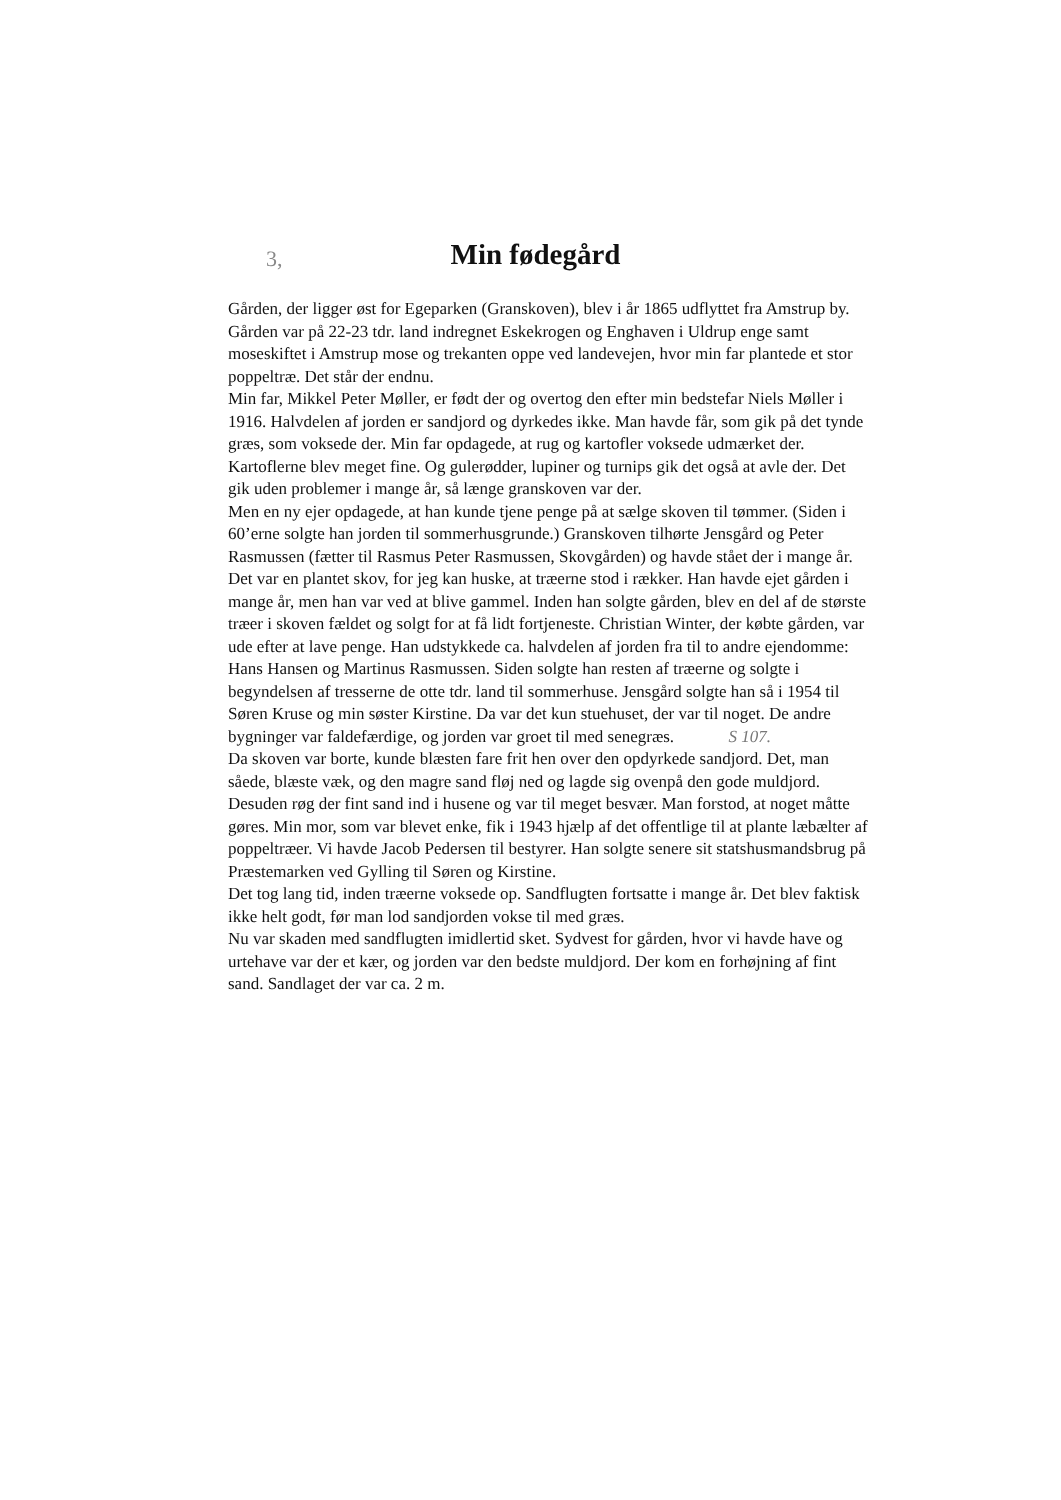3,
Min fødegård
Gården, der ligger øst for Egeparken (Granskoven), blev i år 1865 udflyttet fra Amstrup by.
Gården var på 22-23 tdr. land indregnet Eskekrogen og Enghaven i Uldrup enge samt moseskiftet i Amstrup mose og trekanten oppe ved landevejen, hvor min far plantede et stor poppeltræ. Det står der endnu.
Min far, Mikkel Peter Møller, er født der og overtog den efter min bedstefar Niels Møller i 1916. Halvdelen af jorden er sandjord og dyrkedes ikke. Man havde får, som gik på det tynde græs, som voksede der. Min far opdagede, at rug og kartofler voksede udmærket der. Kartoflerne blev meget fine. Og gulerødder, lupiner og turnips gik det også at avle der. Det gik uden problemer i mange år, så længe granskoven var der.
Men en ny ejer opdagede, at han kunde tjene penge på at sælge skoven til tømmer. (Siden i 60’erne solgte han jorden til sommerhusgrunde.) Granskoven tilhørte Jensgård og Peter Rasmussen (fætter til Rasmus Peter Rasmussen, Skovgården) og havde stået der i mange år. Det var en plantet skov, for jeg kan huske, at træerne stod i rækker. Han havde ejet gården i mange år, men han var ved at blive gammel. Inden han solgte gården, blev en del af de største træer i skoven fældet og solgt for at få lidt fortjeneste. Christian Winter, der købte gården, var ude efter at lave penge. Han udstykkede ca. halvdelen af jorden fra til to andre ejendomme: Hans Hansen og Martinus Rasmussen. Siden solgte han resten af træerne og solgte i begyndelsen af tresserne de otte tdr. land til sommerhuse. Jensgård solgte han så i 1954 til Søren Kruse og min søster Kirstine. Da var det kun stuehuset, der var til noget. De andre bygninger var faldefærdige, og jorden var groet til med senegræs. S 107.
Da skoven var borte, kunde blæsten fare frit hen over den opdyrkede sandjord. Det, man såede, blæste væk, og den magre sand fløj ned og lagde sig ovenpå den gode muldjord.
Desuden røg der fint sand ind i husene og var til meget besvær. Man forstod, at noget måtte gøres. Min mor, som var blevet enke, fik i 1943 hjælp af det offentlige til at plante læbælter af poppeltræer. Vi havde Jacob Pedersen til bestyrer. Han solgte senere sit statshusmandsbrug på Præstemarken ved Gylling til Søren og Kirstine.
Det tog lang tid, inden træerne voksede op. Sandflugten fortsatte i mange år. Det blev faktisk ikke helt godt, før man lod sandjorden vokse til med græs.
Nu var skaden med sandflugten imidlertid sket. Sydvest for gården, hvor vi havde have og urtehave var der et kær, og jorden var den bedste muldjord. Der kom en forhøjning af fint sand. Sandlaget der var ca. 2 m.